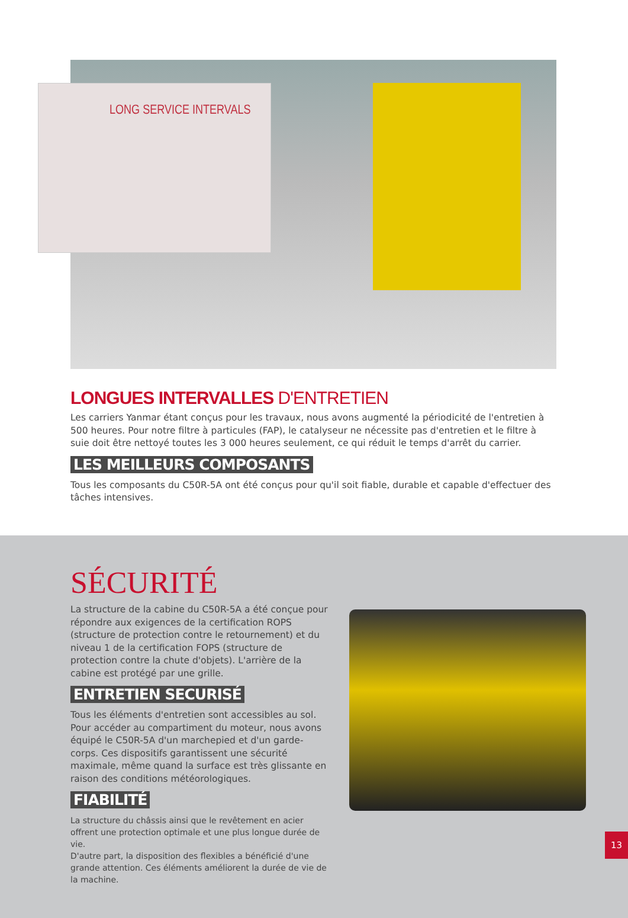LONG SERVICE INTERVALS
LONGUES INTERVALLES D'ENTRETIEN
Les carriers Yanmar étant conçus pour les travaux, nous avons augmenté la périodicité de l'entretien à 500 heures. Pour notre filtre à particules (FAP), le catalyseur ne nécessite pas d'entretien et le filtre à suie doit être nettoyé toutes les 3 000 heures seulement, ce qui réduit le temps d'arrêt du carrier.
LES MEILLEURS COMPOSANTS
Tous les composants du C50R-5A ont été conçus pour qu'il soit fiable, durable et capable d'effectuer des tâches intensives.
SÉCURITÉ
La structure de la cabine du C50R-5A a été conçue pour répondre aux exigences de la certification ROPS (structure de protection contre le retournement) et du niveau 1 de la certification FOPS (structure de protection contre la chute d'objets). L'arrière de la cabine est protégé par une grille.
ENTRETIEN SECURISÉ
Tous les éléments d'entretien sont accessibles au sol. Pour accéder au compartiment du moteur, nous avons équipé le C50R-5A d'un marchepied et d'un garde-corps. Ces dispositifs garantissent une sécurité maximale, même quand la surface est très glissante en raison des conditions météorologiques.
FIABILITÉ
La structure du châssis ainsi que le revêtement en acier offrent une protection optimale et une plus longue durée de vie.
D'autre part, la disposition des flexibles a bénéficié d'une grande attention. Ces éléments améliorent la durée de vie de la machine.
13